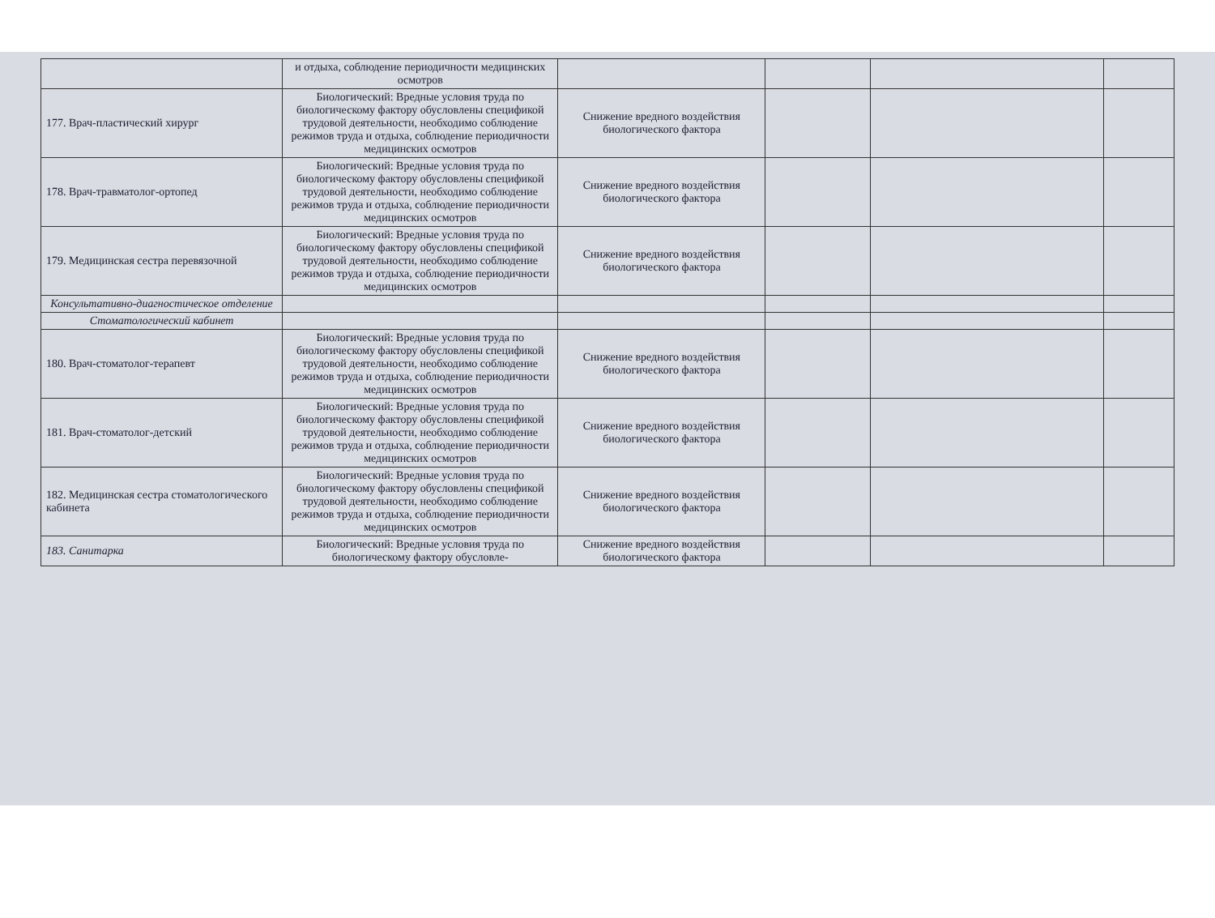| | и отдыха, соблюдение периодичности медицинских осмотров | | | | |
| 177. Врач-пластический хирург | Биологический: Вредные условия труда по биологическому фактору обусловлены спецификой трудовой деятельности, необходимо соблюдение режимов труда и отдыха, соблюдение периодичности медицинских осмотров | Снижение вредного воздействия биологического фактора | | | |
| 178. Врач-травматолог-ортопед | Биологический: Вредные условия труда по биологическому фактору обусловлены спецификой трудовой деятельности, необходимо соблюдение режимов труда и отдыха, соблюдение периодичности медицинских осмотров | Снижение вредного воздействия биологического фактора | | | |
| 179. Медицинская сестра перевязочной | Биологический: Вредные условия труда по биологическому фактору обусловлены спецификой трудовой деятельности, необходимо соблюдение режимов труда и отдыха, соблюдение периодичности медицинских осмотров | Снижение вредного воздействия биологического фактора | | | |
| Консультативно-диагностическое отделение | | | | | |
| Стоматологический кабинет | | | | | |
| 180. Врач-стоматолог-терапевт | Биологический: Вредные условия труда по биологическому фактору обусловлены спецификой трудовой деятельности, необходимо соблюдение режимов труда и отдыха, соблюдение периодичности медицинских осмотров | Снижение вредного воздействия биологического фактора | | | |
| 181. Врач-стоматолог-детский | Биологический: Вредные условия труда по биологическому фактору обусловлены спецификой трудовой деятельности, необходимо соблюдение режимов труда и отдыха, соблюдение периодичности медицинских осмотров | Снижение вредного воздействия биологического фактора | | | |
| 182. Медицинская сестра стоматологического кабинета | Биологический: Вредные условия труда по биологическому фактору обусловлены спецификой трудовой деятельности, необходимо соблюдение режимов труда и отдыха, соблюдение периодичности медицинских осмотров | Снижение вредного воздействия биологического фактора | | | |
| 183. Санитарка | Биологический: Вредные условия труда по биологическому фактору обусловле- | Снижение вредного воздействия биологического фактора | | | |